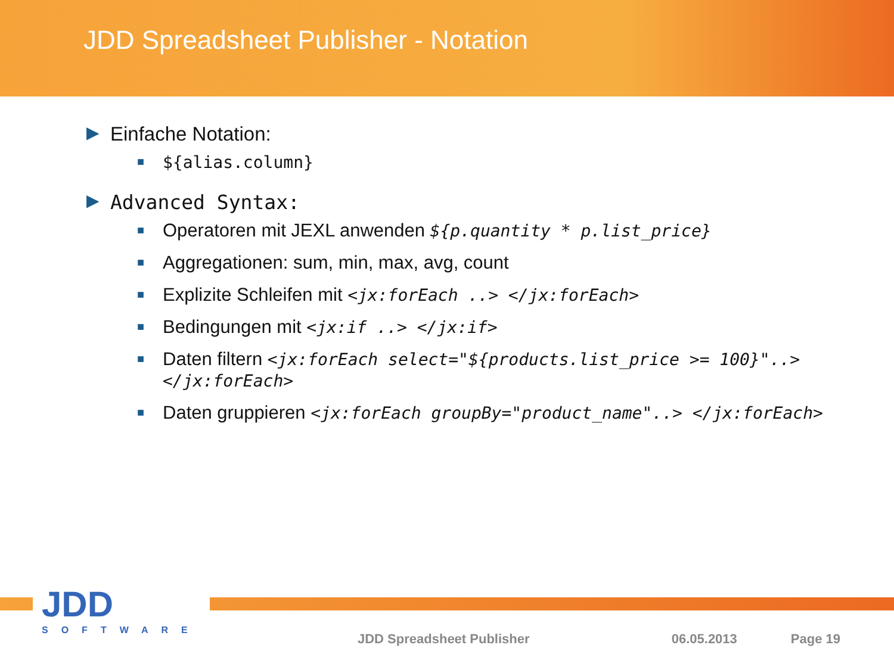JDD Spreadsheet Publisher - Notation
▶ Einfache Notation:
■ ${alias.column}
▶ Advanced Syntax:
■ Operatoren mit JEXL anwenden ${p.quantity * p.list_price}
■ Aggregationen: sum, min, max, avg, count
■ Explizite Schleifen mit <jx:forEach ..> </jx:forEach>
■ Bedingungen mit <jx:if ..> </jx:if>
■ Daten filtern <jx:forEach select="${products.list_price >= 100}"..> </jx:forEach>
■ Daten gruppieren <jx:forEach groupBy="product_name"..> </jx:forEach>
JDD
SOFTWARE
JDD Spreadsheet Publisher 06.05.2013 Page 19